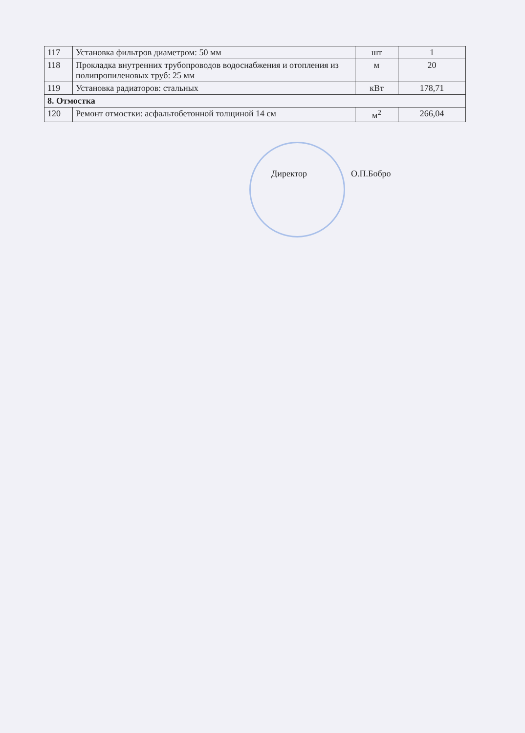| 117 | Установка фильтров диаметром: 50 мм | шт | 1 |
| 118 | Прокладка внутренних трубопроводов водоснабжения и отопления из полипропиленовых труб: 25 мм | м | 20 |
| 119 | Установка радиаторов: стальных | кВт | 178,71 |
| 8. Отмостка | | | |
| 120 | Ремонт отмостки: асфальтобетонной толщиной 14 см | м<sup>2</sup> | 266,04 |
Директор О.П.Бобро